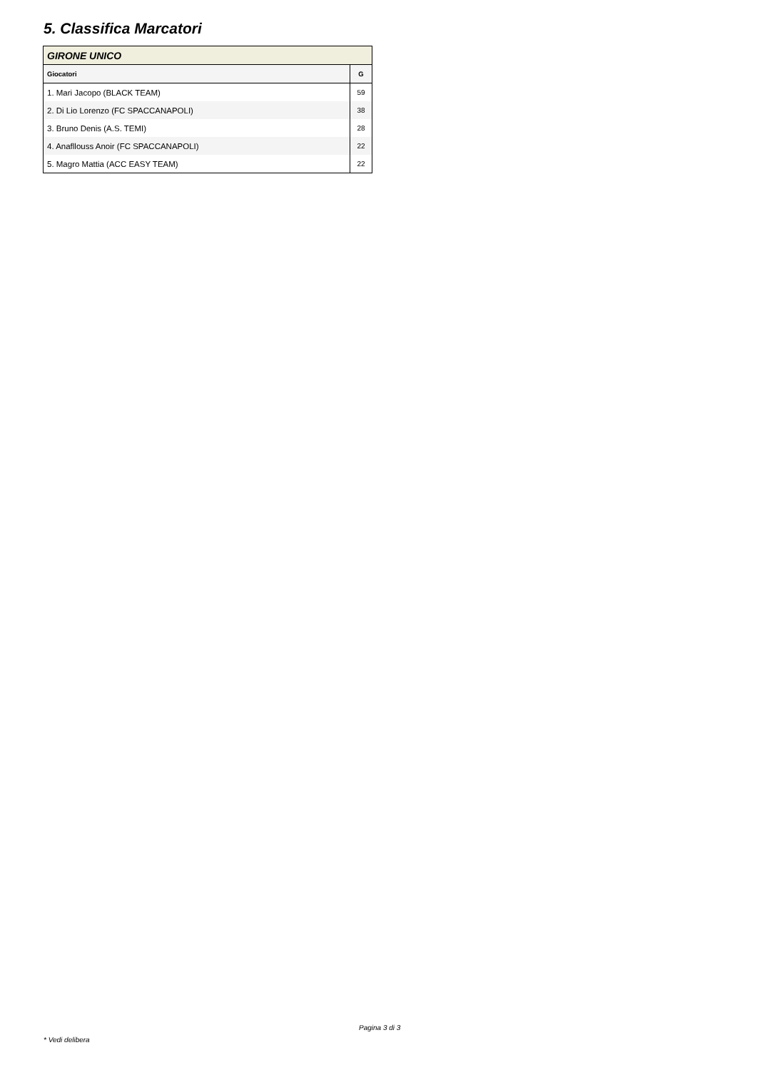5. Classifica Marcatori
| GIRONE UNICO | |
| Giocatori | G |
| 1. Mari Jacopo (BLACK TEAM) | 59 |
| 2. Di Lio Lorenzo (FC SPACCANAPOLI) | 38 |
| 3. Bruno Denis (A.S. TEMI) | 28 |
| 4. Anafllouss Anoir (FC SPACCANAPOLI) | 22 |
| 5. Magro Mattia (ACC EASY TEAM) | 22 |
Pagina 3 di 3
* Vedi delibera